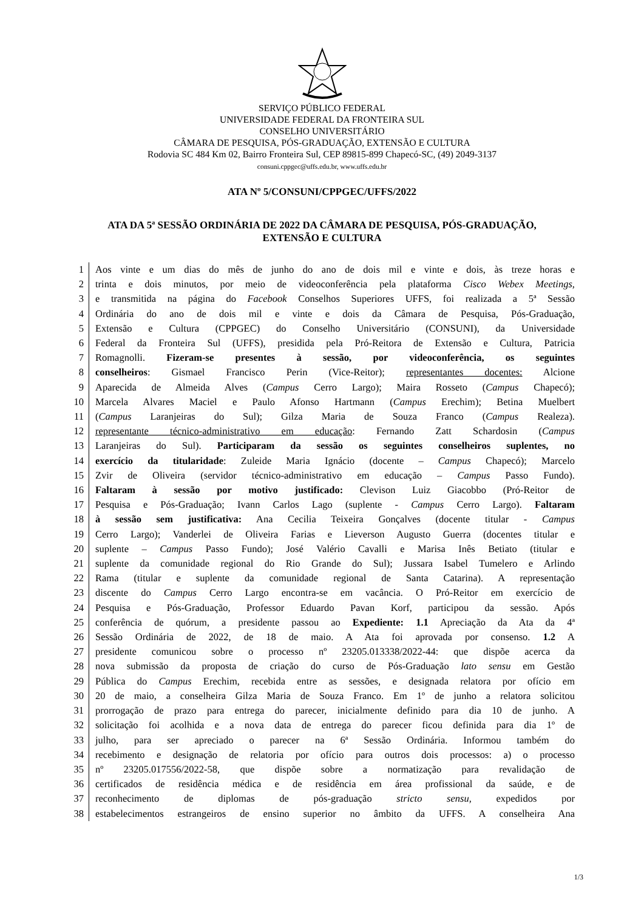SERVIÇO PÚBLICO FEDERAL
UNIVERSIDADE FEDERAL DA FRONTEIRA SUL
CONSELHO UNIVERSITÁRIO
CÂMARA DE PESQUISA, PÓS-GRADUAÇÃO, EXTENSÃO E CULTURA
Rodovia SC 484 Km 02, Bairro Fronteira Sul, CEP 89815-899 Chapecó-SC, (49) 2049-3137
consuni.cppgec@uffs.edu.br, www.uffs.edu.br
ATA Nº 5/CONSUNI/CPPGEC/UFFS/2022
ATA DA 5ª SESSÃO ORDINÁRIA DE 2022 DA CÂMARA DE PESQUISA, PÓS-GRADUAÇÃO, EXTENSÃO E CULTURA
1 Aos vinte e um dias do mês de junho do ano de dois mil e vinte e dois, às treze horas e
2 trinta e dois minutos, por meio de videoconferência pela plataforma Cisco Webex Meetings,
3 e transmitida na página do Facebook Conselhos Superiores UFFS, foi realizada a 5ª Sessão
4 Ordinária do ano de dois mil e vinte e dois da Câmara de Pesquisa, Pós-Graduação,
5 Extensão e Cultura (CPPGEC) do Conselho Universitário (CONSUNI), da Universidade
6 Federal da Fronteira Sul (UFFS), presidida pela Pró-Reitora de Extensão e Cultura, Patricia
7 Romagnolli. Fizeram-se presentes à sessão, por videoconferência, os seguintes
8 conselheiros: Gismael Francisco Perin (Vice-Reitor); representantes docentes: Alcione
9 Aparecida de Almeida Alves (Campus Cerro Largo); Maira Rosseto (Campus Chapecó);
10 Marcela Alvares Maciel e Paulo Afonso Hartmann (Campus Erechim); Betina Muelbert
11 (Campus Laranjeiras do Sul); Gilza Maria de Souza Franco (Campus Realeza).
12 representante técnico-administrativo em educação: Fernando Zatt Schardosin (Campus
13 Laranjeiras do Sul). Participaram da sessão os seguintes conselheiros suplentes, no
14 exercício da titularidade: Zuleide Maria Ignácio (docente – Campus Chapecó); Marcelo
15 Zvir de Oliveira (servidor técnico-administrativo em educação – Campus Passo Fundo).
16 Faltaram à sessão por motivo justificado: Clevison Luiz Giacobbo (Pró-Reitor de
17 Pesquisa e Pós-Graduação; Ivann Carlos Lago (suplente - Campus Cerro Largo). Faltaram
18 à sessão sem justificativa: Ana Cecilia Teixeira Gonçalves (docente titular - Campus
19 Cerro Largo); Vanderlei de Oliveira Farias e Lieverson Augusto Guerra (docentes titular e
20 suplente – Campus Passo Fundo); José Valério Cavalli e Marisa Inês Betiato (titular e
21 suplente da comunidade regional do Rio Grande do Sul); Jussara Isabel Tumelero e Arlindo
22 Rama (titular e suplente da comunidade regional de Santa Catarina). A representação
23 discente do Campus Cerro Largo encontra-se em vacância. O Pró-Reitor em exercício de
24 Pesquisa e Pós-Graduação, Professor Eduardo Pavan Korf, participou da sessão. Após
25 conferência de quórum, a presidente passou ao Expediente: 1.1 Apreciação da Ata da 4ª
26 Sessão Ordinária de 2022, de 18 de maio. A Ata foi aprovada por consenso. 1.2 A
27 presidente comunicou sobre o processo nº 23205.013338/2022-44: que dispõe acerca da
28 nova submissão da proposta de criação do curso de Pós-Graduação lato sensu em Gestão
29 Pública do Campus Erechim, recebida entre as sessões, e designada relatora por ofício em
30 20 de maio, a conselheira Gilza Maria de Souza Franco. Em 1º de junho a relatora solicitou
31 prorrogação de prazo para entrega do parecer, inicialmente definido para dia 10 de junho. A
32 solicitação foi acolhida e a nova data de entrega do parecer ficou definida para dia 1º de
33 julho, para ser apreciado o parecer na 6ª Sessão Ordinária. Informou também do
34 recebimento e designação de relatoria por ofício para outros dois processos: a) o processo
35 nº 23205.017556/2022-58, que dispõe sobre a normatização para revalidação de
36 certificados de residência médica e de residência em área profissional da saúde, e de
37 reconhecimento de diplomas de pós-graduação stricto sensu, expedidos por
38 estabelecimentos estrangeiros de ensino superior no âmbito da UFFS. A conselheira Ana
1/3